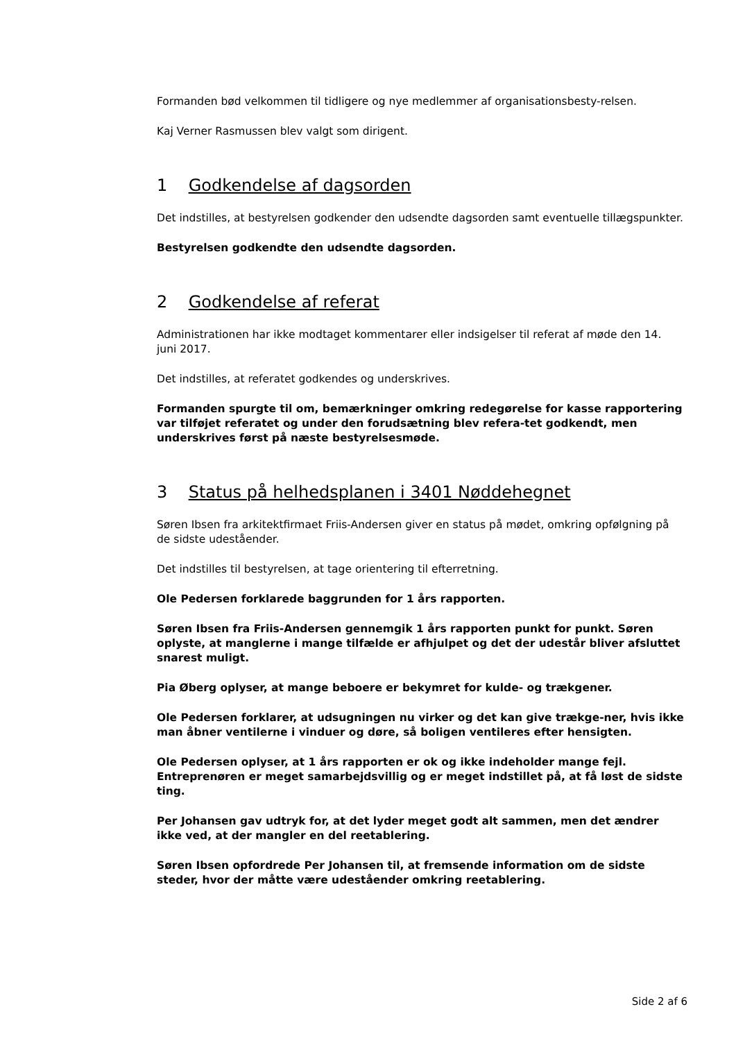Formanden bød velkommen til tidligere og nye medlemmer af organisationsbesty-relsen.
Kaj Verner Rasmussen blev valgt som dirigent.
1 Godkendelse af dagsorden
Det indstilles, at bestyrelsen godkender den udsendte dagsorden samt eventuelle tillægspunkter.
Bestyrelsen godkendte den udsendte dagsorden.
2 Godkendelse af referat
Administrationen har ikke modtaget kommentarer eller indsigelser til referat af møde den 14. juni 2017.
Det indstilles, at referatet godkendes og underskrives.
Formanden spurgte til om, bemærkninger omkring redegørelse for kasse rapportering var tilføjet referatet og under den forudsætning blev refera-tet godkendt, men underskrives først på næste bestyrelsesmøde.
3 Status på helhedsplanen i 3401 Nøddehegnet
Søren Ibsen fra arkitektfirmaet Friis-Andersen giver en status på mødet, omkring opfølgning på de sidste udeståender.
Det indstilles til bestyrelsen, at tage orientering til efterretning.
Ole Pedersen forklarede baggrunden for 1 års rapporten.
Søren Ibsen fra Friis-Andersen gennemgik 1 års rapporten punkt for punkt. Søren oplyste, at manglerne i mange tilfælde er afhjulpet og det der udestår bliver afsluttet snarest muligt.
Pia Øberg oplyser, at mange beboere er bekymret for kulde- og trækgener.
Ole Pedersen forklarer, at udsugningen nu virker og det kan give trækge-ner, hvis ikke man åbner ventilerne i vinduer og døre, så boligen ventileres efter hensigten.
Ole Pedersen oplyser, at 1 års rapporten er ok og ikke indeholder mange fejl. Entreprenøren er meget samarbejdsvillig og er meget indstillet på, at få løst de sidste ting.
Per Johansen gav udtryk for, at det lyder meget godt alt sammen, men det ændrer ikke ved, at der mangler en del reetablering.
Søren Ibsen opfordrede Per Johansen til, at fremsende information om de sidste steder, hvor der måtte være udeståender omkring reetablering.
Side 2 af 6